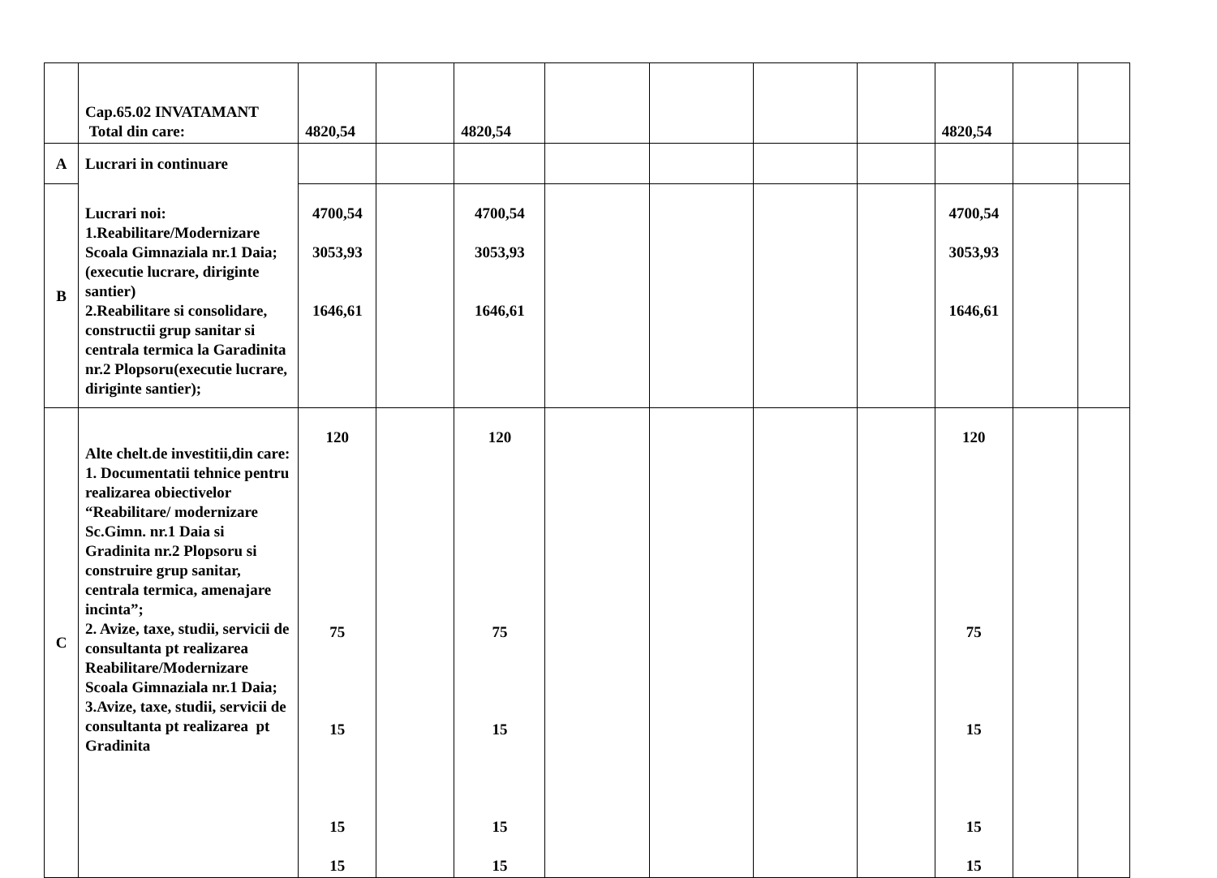| | Cap.65.02 INVATAMANT Total din care: | 4820,54 | | 4820,54 | | | | | 4820,54 | | |
| A | Lucrari in continuare | | | | | | | | | | |
| B | Lucrari noi: 1.Reabilitare/Modernizare Scoala Gimnaziala nr.1 Daia;(executie lucrare, diriginte santier) 2.Reabilitare si consolidare, constructii grup sanitar si centrala termica la Garadinita nr.2 Plopsoru(executie lucrare, diriginte santier); | 4700,54 3053,93 1646,61 | | 4700,54 3053,93 1646,61 | | | | | 4700,54 3053,93 1646,61 | | |
| C | Alte chelt.de investitii,din care: 1. Documentatii tehnice pentru realizarea obiectivelor “Reabilitare/ modernizare Sc.Gimn. nr.1 Daia si Gradinita nr.2 Plopsoru si construire grup sanitar, centrala termica, amenajare incinta”; 2. Avize, taxe, studii, servicii de consultanta pt realizarea Reabilitare/Modernizare Scoala Gimnaziala nr.1 Daia; 3.Avize, taxe, studii, servicii de consultanta pt realizarea pt Gradinita | 120 75 15 15 15 | | 120 75 15 15 15 | | | | | 120 75 15 15 15 | | |